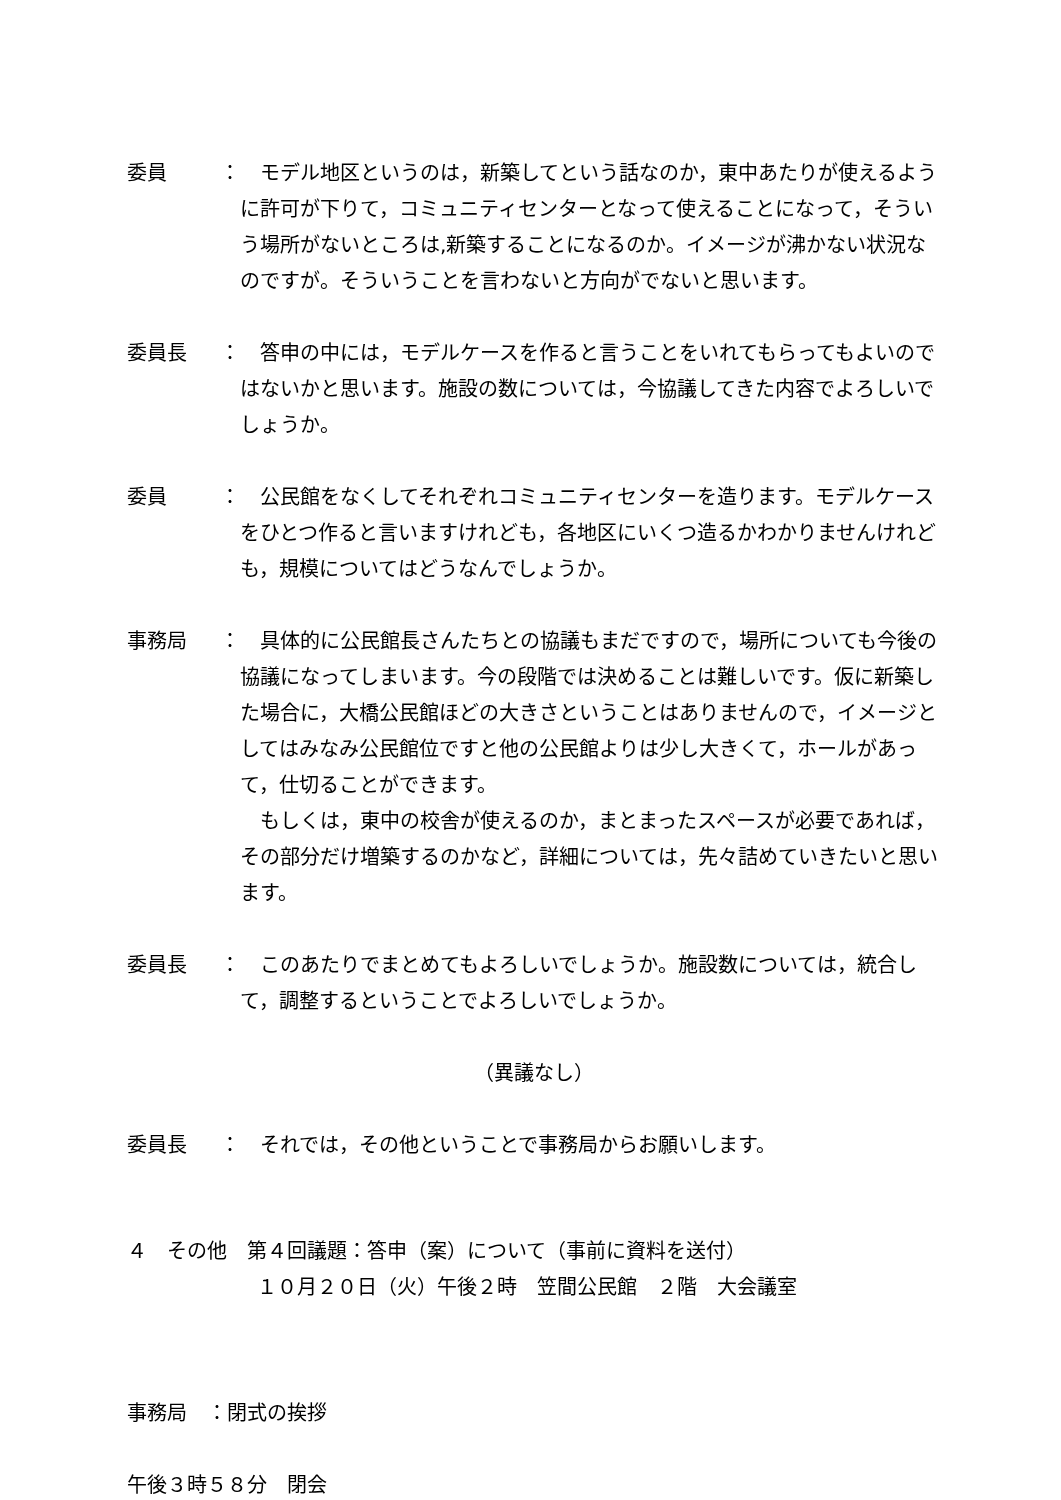委員 ： 　モデル地区というのは，新築してという話なのか，東中あたりが使えるように許可が下りて，コミュニティセンターとなって使えることになって，そういう場所がないところは,新築することになるのか。イメージが沸かない状況なのですが。そういうことを言わないと方向がでないと思います。
委員長 ： 　答申の中には，モデルケースを作ると言うことをいれてもらってもよいのではないかと思います。施設の数については，今協議してきた内容でよろしいでしょうか。
委員 ： 　公民館をなくしてそれぞれコミュニティセンターを造ります。モデルケースをひとつ作ると言いますけれども，各地区にいくつ造るかわかりませんけれども，規模についてはどうなんでしょうか。
事務局 ： 　具体的に公民館長さんたちとの協議もまだですので，場所についても今後の協議になってしまいます。今の段階では決めることは難しいです。仮に新築した場合に，大橋公民館ほどの大きさということはありませんので，イメージとしてはみなみ公民館位ですと他の公民館よりは少し大きくて，ホールがあって，仕切ることができます。
　もしくは，東中の校舎が使えるのか，まとまったスペースが必要であれば，その部分だけ増築するのかなど，詳細については，先々詰めていきたいと思います。
委員長 ： 　このあたりでまとめてもよろしいでしょうか。施設数については，統合して，調整するということでよろしいでしょうか。
（異議なし）
委員長 ： 　それでは，その他ということで事務局からお願いします。
４　その他　第４回議題：答申（案）について（事前に資料を送付）
１０月２０日（火）午後２時　笠間公民館　２階　大会議室
事務局　：閉式の挨拶
午後３時５８分　閉会